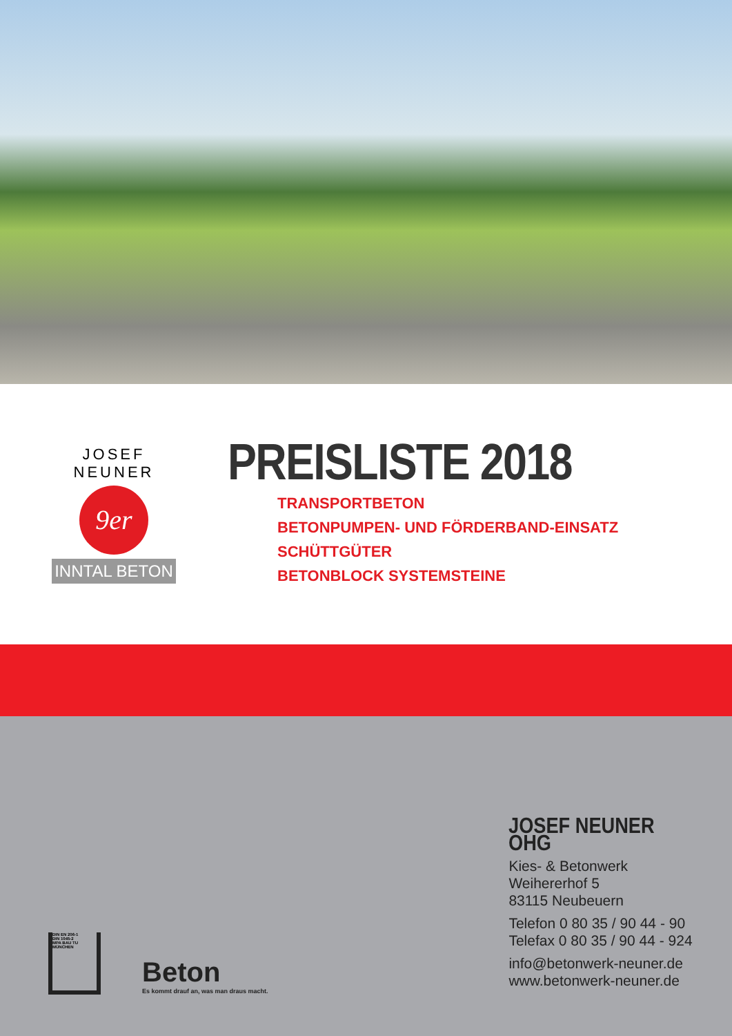JOSEF NEUNER
9er
INNTAL BETON
PREISLISTE 2018
TRANSPORTBETON
BETONPUMPEN- UND FÖRDERBAND-EINSATZ
SCHÜTTGÜTER
BETONBLOCK SYSTEMSTEINE
DIN EN 206-1
DIN 1045-2
MPA BAU TU MÜNCHEN
Beton
Es kommt drauf an, was man draus macht.
JOSEF NEUNER OHG
Kies- & Betonwerk
Weihererhof 5
83115 Neubeuern
Telefon 0 80 35 / 90 44 - 90
Telefax 0 80 35 / 90 44 - 924
info@betonwerk-neuner.de
www.betonwerk-neuner.de